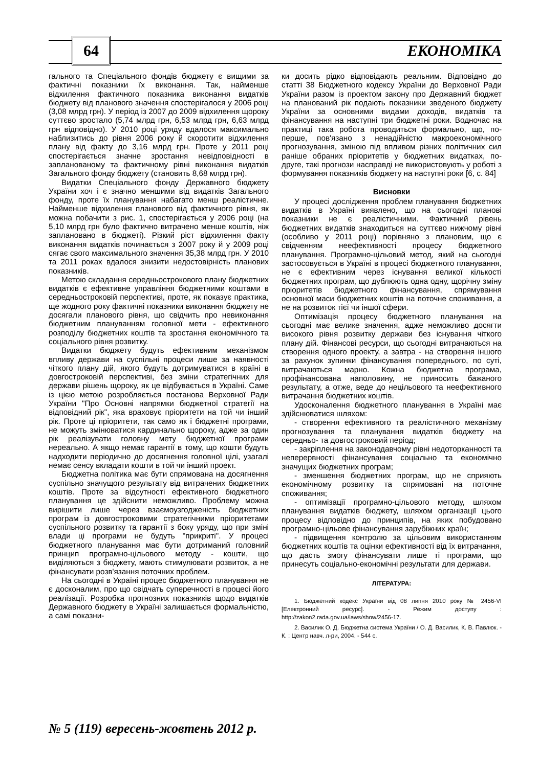64 ЕКОНОМІКА
гального та Спеціального фондів бюджету є вищими за фактичні показники їх виконання. Так, найменше відхилення фактичного показника виконання видатків бюджету від планового значення спостерігалося у 2006 році (3,08 млрд грн). У період із 2007 до 2009 відхилення щороку суттєво зростало (5,74 млрд грн, 6,53 млрд грн, 6,63 млрд грн відповідно). У 2010 році уряду вдалося максимально наблизитись до рівня 2006 року й скоротити відхилення плану від факту до 3,16 млрд грн. Проте у 2011 році спостерігається значне зростання невідповідності в запланованому та фактичному рівні виконання видатків Загального фонду бюджету (становить 8,68 млрд грн).
Видатки Спеціального фонду Державного бюджету України хоч і є значно меншими від видатків Загального фонду, проте їх планування набагато менш реалістичне. Найменше відхилення планового від фактичного рівня, як можна побачити з рис. 1, спостерігається у 2006 році (на 5,10 млрд грн було фактично витрачено менше коштів, ніж заплановано в бюджеті). Різкий ріст відхилення факту виконання видатків починається з 2007 року й у 2009 році сягає свого максимального значення 35,38 млрд грн. У 2010 та 2011 роках вдалося знизити недостовірність планових показників.
Метою складання середньострокового плану бюджетних видатків є ефективне управління бюджетними коштами в середньостроковій перспективі, проте, як показує практика, ще жодного року фактичні показники виконання бюджету не досягали планового рівня, що свідчить про невиконання бюджетним плануванням головної мети - ефективного розподілу бюджетних коштів та зростання економічного та соціального рівня розвитку.
Видатки бюджету будуть ефективним механізмом впливу держави на суспільні процеси лише за наявності чіткого плану дій, якого будуть дотримуватися в країні в довгостроковій перспективі, без зміни стратегічних для держави рішень щороку, як це відбувається в Україні. Саме із цією метою розробляється постанова Верховної Ради України "Про Основні напрямки бюджетної стратегії на відповідний рік", яка враховує пріоритети на той чи інший рік. Проте ці пріоритети, так само як і бюджетні програми, не можуть змінюватися кардинально щороку, адже за один рік реалізувати головну мету бюджетної програми нереально. А якщо немає гарантії в тому, що кошти будуть надходити періодично до досягнення головної цілі, узагалі немає сенсу вкладати кошти в той чи інший проект.
Бюджетна політика має бути спрямована на досягнення суспільно значущого результату від витрачених бюджетних коштів. Проте за відсутності ефективного бюджетного планування це здійснити неможливо. Проблему можна вирішити лише через взаємоузгодженість бюджетних програм із довгостроковими стратегічними пріоритетами суспільного розвитку та гарантії з боку уряду, що при зміні влади ці програми не будуть "прикриті". У процесі бюджетного планування має бути дотриманий головний принцип програмно-цільового методу - кошти, що виділяються з бюджету, мають стимулювати розвиток, а не фінансувати розв'язання поточних проблем.
На сьогодні в Україні процес бюджетного планування не є досконалим, про що свідчать суперечності в процесі його реалізації. Розробка прогнозних показників щодо видатків Державного бюджету в Україні залишається формальністю, а самі показни-
ки досить рідко відповідають реальним. Відповідно до статті 38 Бюджетного кодексу України до Верховної Ради України разом із проектом закону про Державний бюджет на планований рік подають показники зведеного бюджету України за основними видами доходів, видатків та фінансування на наступні три бюджетні роки. Водночас на практиці така робота проводиться формально, що, по-перше, пов'язано з ненадійністю макроекономічного прогнозування, зміною під впливом різних політичних сил раніше обраних пріоритетів у бюджетних видатках, по-друге, такі прогнози насправді не використовують у роботі з формування показників бюджету на наступні роки [6, с. 84]
Висновки
У процесі дослідження проблем планування бюджетних видатків в Україні виявлено, що на сьогодні планові показники не є реалістичними. Фактичний рівень бюджетних видатків знаходиться на суттєво нижчому рівні (особливо у 2011 році) порівняно з плановим, що є свідченням неефективності процесу бюджетного планування. Програмно-цільовий метод, який на сьогодні застосовується в Україні в процесі бюджетного планування, не є ефективним через існування великої кількості бюджетних програм, що дублюють одна одну, щорічну зміну пріоритетів бюджетного фінансування, спрямування основної маси бюджетних коштів на поточне споживання, а не на розвиток тієї чи іншої сфери.
Оптимізація процесу бюджетного планування на сьогодні має велике значення, адже неможливо досягти високого рівня розвитку держави без існування чіткого плану дій. Фінансові ресурси, що сьогодні витрачаються на створення одного проекту, а завтра - на створення іншого за рахунок зупинки фінансування попереднього, по суті, витрачаються марно. Кожна бюджетна програма, профінансована наполовину, не приносить бажаного результату, а отже, веде до нецільового та неефективного витрачання бюджетних коштів.
Удосконалення бюджетного планування в Україні має здійснюватися шляхом:
- створення ефективного та реалістичного механізму прогнозування та планування видатків бюджету на середньо- та довгостроковий період;
- закріплення на законодавчому рівні недоторканності та неперервності фінансування соціально та економічно значущих бюджетних програм;
- зменшення бюджетних програм, що не сприяють економічному розвитку та спрямовані на поточне споживання;
- оптимізації програмно-цільового методу, шляхом планування видатків бюджету, шляхом організації цього процесу відповідно до принципів, на яких побудовано програмно-цільове фінансування зарубіжних країн;
- підвищення контролю за цільовим використанням бюджетних коштів та оцінки ефективності від їх витрачання, що дасть змогу фінансувати лише ті програми, що принесуть соціально-економічні результати для держави.
ЛІТЕРАТУРА:
1. Бюджетний кодекс України від 08 липня 2010 року № 2456-VI [Електронний ресурс]. - Режим доступу : http://zakon2.rada.gov.ua/laws/show/2456-17.
2. Василик О. Д. Бюджетна система України / О. Д. Василик, К. В. Павлюк. - К. : Центр навч. л-ри, 2004. - 544 с.
№ 5 (119) вересень-жовтень 2012 р.